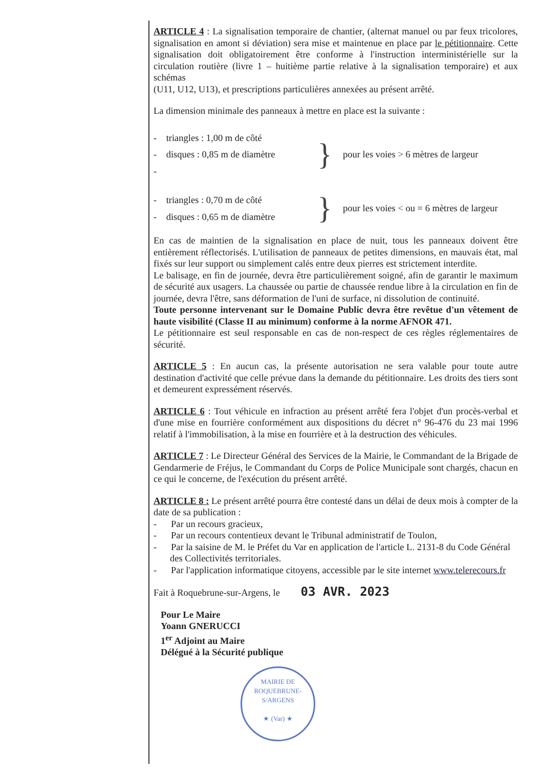ARTICLE 4 : La signalisation temporaire de chantier, (alternat manuel ou par feux tricolores, signalisation en amont si déviation) sera mise et maintenue en place par le pétitionnaire. Cette signalisation doit obligatoirement être conforme à l'instruction interministérielle sur la circulation routière (livre 1 – huitième partie relative à la signalisation temporaire) et aux schémas
(U11, U12, U13), et prescriptions particulières annexées au présent arrêté.
La dimension minimale des panneaux à mettre en place est la suivante :
- triangles : 1,00 m de côté
- disques : 0,85 m de diamètre
-
}
pour les voies > 6 mètres de largeur
- triangles : 0,70 m de côté
- disques : 0,65 m de diamètre
}
pour les voies < ou = 6 mètres de largeur
En cas de maintien de la signalisation en place de nuit, tous les panneaux doivent être entièrement réflectorisés. L'utilisation de panneaux de petites dimensions, en mauvais état, mal fixés sur leur support ou simplement calés entre deux pierres est strictement interdite.
Le balisage, en fin de journée, devra être particulièrement soigné, afin de garantir le maximum de sécurité aux usagers. La chaussée ou partie de chaussée rendue libre à la circulation en fin de journée, devra l'être, sans déformation de l'uni de surface, ni dissolution de continuité.
Toute personne intervenant sur le Domaine Public devra être revêtue d'un vêtement de haute visibilité (Classe II au minimum) conforme à la norme AFNOR 471.
Le pétitionnaire est seul responsable en cas de non-respect de ces règles réglementaires de sécurité.
ARTICLE 5 : En aucun cas, la présente autorisation ne sera valable pour toute autre destination d'activité que celle prévue dans la demande du pétitionnaire. Les droits des tiers sont et demeurent expressément réservés.
ARTICLE 6 : Tout véhicule en infraction au présent arrêté fera l'objet d'un procès-verbal et d'une mise en fourrière conformément aux dispositions du décret n° 96-476 du 23 mai 1996 relatif à l'immobilisation, à la mise en fourrière et à la destruction des véhicules.
ARTICLE 7 : Le Directeur Général des Services de la Mairie, le Commandant de la Brigade de Gendarmerie de Fréjus, le Commandant du Corps de Police Municipale sont chargés, chacun en ce qui le concerne, de l'exécution du présent arrêté.
ARTICLE 8 : Le présent arrêté pourra être contesté dans un délai de deux mois à compter de la date de sa publication :
- Par un recours gracieux,
- Par un recours contentieux devant le Tribunal administratif de Toulon,
- Par la saisine de M. le Préfet du Var en application de l'article L. 2131-8 du Code Général des Collectivités territoriales.
- Par l'application informatique citoyens, accessible par le site internet www.telerecours.fr
Fait à Roquebrune-sur-Argens, le 03 AVR. 2023
Pour Le Maire
Yoann GNERUCCI
1<sup>er</sup> Adjoint au Maire
Délégué à la Sécurité publique
MAIRIE DE ROQUEBRUNE-S/ARGENS
★ (Var) ★